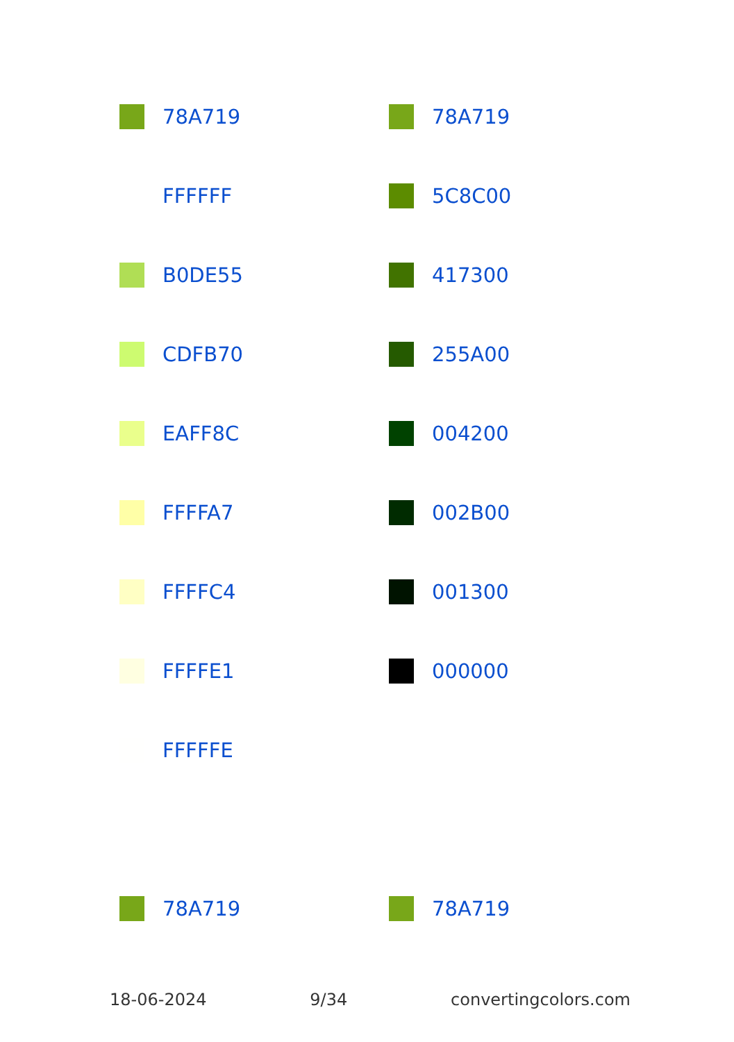78A719 78A719
FFFFFF 5C8C00
B0DE55 417300
CDFB70 255A00
EAFF8C 004200
FFFFA7 002B00
FFFFC4 001300
FFFFE1 000000
FFFFFE
78A719 78A719
18-06-2024 9/34 convertingcolors.com